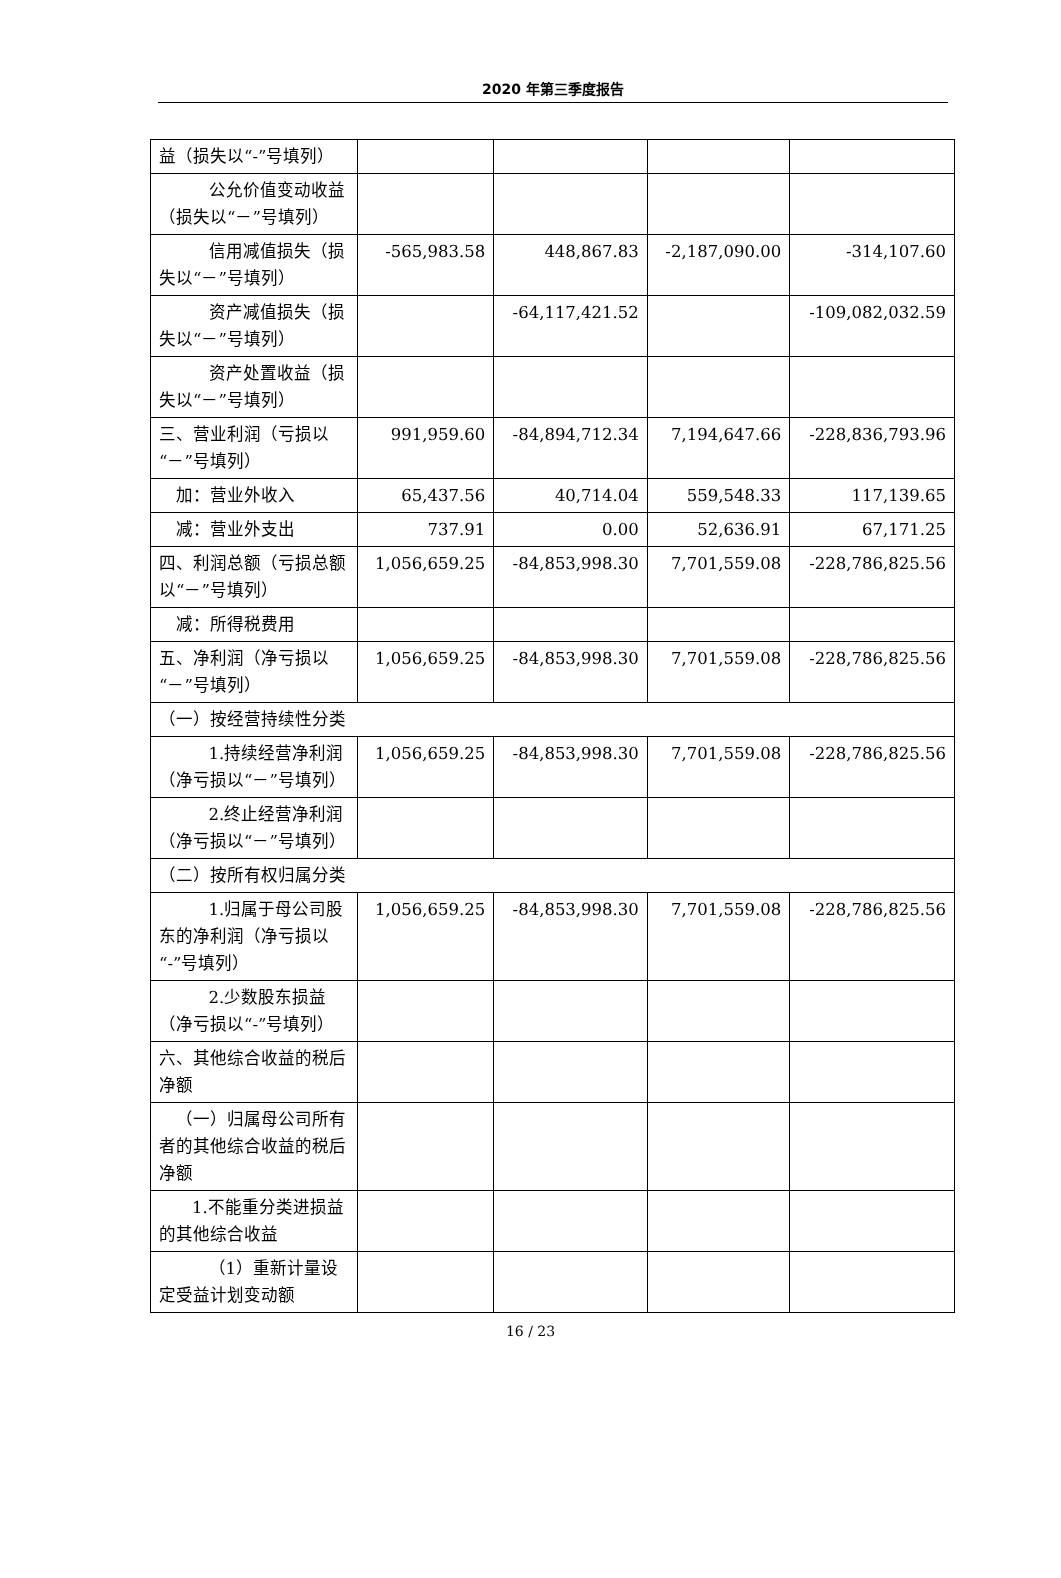2020 年第三季度报告
| 益（损失以“-”号填列） | | | | |
| 公允价值变动收益（损失以“－”号填列） | | | | |
| 信用减值损失（损失以“－”号填列） | -565,983.58 | 448,867.83 | -2,187,090.00 | -314,107.60 |
| 资产减值损失（损失以“－”号填列） | | -64,117,421.52 | | -109,082,032.59 |
| 资产处置收益（损失以“－”号填列） | | | | |
| 三、营业利润（亏损以“－”号填列） | 991,959.60 | -84,894,712.34 | 7,194,647.66 | -228,836,793.96 |
| 加：营业外收入 | 65,437.56 | 40,714.04 | 559,548.33 | 117,139.65 |
| 减：营业外支出 | 737.91 | 0.00 | 52,636.91 | 67,171.25 |
| 四、利润总额（亏损总额以“－”号填列） | 1,056,659.25 | -84,853,998.30 | 7,701,559.08 | -228,786,825.56 |
| 减：所得税费用 | | | | |
| 五、净利润（净亏损以“－”号填列） | 1,056,659.25 | -84,853,998.30 | 7,701,559.08 | -228,786,825.56 |
| （一）按经营持续性分类 | | | | |
| 1.持续经营净利润（净亏损以“－”号填列） | 1,056,659.25 | -84,853,998.30 | 7,701,559.08 | -228,786,825.56 |
| 2.终止经营净利润（净亏损以“－”号填列） | | | | |
| （二）按所有权归属分类 | | | | |
| 1.归属于母公司股东的净利润（净亏损以“-”号填列） | 1,056,659.25 | -84,853,998.30 | 7,701,559.08 | -228,786,825.56 |
| 2.少数股东损益（净亏损以“-”号填列） | | | | |
| 六、其他综合收益的税后净额 | | | | |
| （一）归属母公司所有者的其他综合收益的税后净额 | | | | |
| 1.不能重分类进损益的其他综合收益 | | | | |
| （1）重新计量设定受益计划变动额 | | | | |
16 / 23